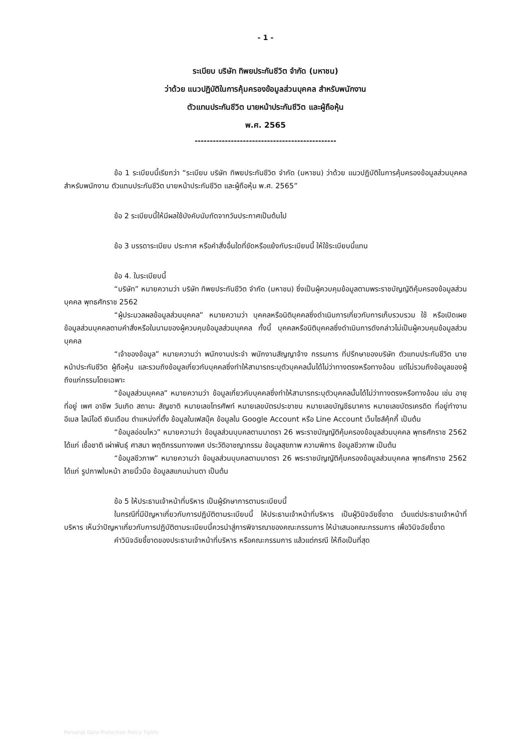- 1 -
ระเบียบ บริษัท ทิพยประกันชีวิต จำกัด (มหาชน)
ว่าด้วย แนวปฏิบัติในการคุ้มครองข้อมูลส่วนบุคคล สำหรับพนักงาน
ตัวแทนประกันชีวิต นายหน้าประกันชีวิต และผู้ถือหุ้น
พ.ศ. 2565
-----------------------------------------------
ข้อ 1 ระเบียบนี้เรียกว่า “ระเบียบ บริษัท ทิพยประกันชีวิต จำกัด (มหาชน) ว่าด้วย แนวปฏิบัติในการคุ้มครองข้อมูลส่วนบุคคล สำหรับพนักงาน ตัวแทนประกันชีวิต นายหน้าประกันชีวิต และผู้ถือหุ้น พ.ศ. 2565”
ข้อ 2 ระเบียบนี้ให้มีผลใช้บังคับนับถัดจากวันประกาศเป็นต้นไป
ข้อ 3 บรรดาระเบียบ ประกาศ หรือคำสั่งอื่นใดที่ขัดหรือแย้งกับระเบียบนี้ ให้ใช้ระเบียบนี้แทน
ข้อ 4. ในระเบียบนี้
“บริษัท” หมายความว่า บริษัท ทิพยประกันชีวิต จำกัด (มหาชน) ซึ่งเป็นผู้ควบคุมข้อมูลตามพระราชบัญญัติคุ้มครองข้อมูลส่วนบุคคล พุทธศักราช 2562
“ผู้ประมวลผลข้อมูลส่วนบุคคล” หมายความว่า บุคคลหรือนิติบุคคลซึ่งดำเนินการเกี่ยวกับการเก็บรวบรวม ใช้ หรือเปิดเผยข้อมูลส่วนบุคคลตามคำสั่งหรือในนามของผู้ควบคุมข้อมูลส่วนบุคคล ทั้งนี้ บุคคลหรือนิติบุคคลซึ่งดำเนินการดังกล่าวไม่เป็นผู้ควบคุมข้อมูลส่วนบุคคล
“เจ้าของข้อมูล” หมายความว่า พนักงานประจำ พนักงานสัญญาจ้าง กรรมการ ที่ปรึกษาของบริษัท ตัวแทนประกันชีวิต นายหน้าประกันชีวิต ผู้ถือหุ้น และรวมถึงข้อมูลเกี่ยวกับบุคคลซึ่งทำให้สามารถระบุตัวบุคคลนั้นได้ไม่ว่าทางตรงหรือทางอ้อม แต่ไม่รวมถึงข้อมูลของผู้ถึงแก่กรรมโดยเฉพาะ
“ข้อมูลส่วนบุคคล” หมายความว่า ข้อมูลเกี่ยวกับบุคคลซึ่งทำให้สามารถระบุตัวบุคคลนั้นได้ไม่ว่าทางตรงหรือทางอ้อม เช่น อายุ ที่อยู่ เพศ อาชีพ วันเกิด สถานะ สัญชาติ หมายเลขโทรศัพท์ หมายเลขบัตรประชาชน หมายเลขบัญชีธนาคาร หมายเลขบัตรเครดิต ที่อยู่ทำงาน อีเมล ไลน์ไอดี เงินเดือน ตำแหน่งที่ตั้ง ข้อมูลในเฟสบุ๊ค ข้อมูลใน Google Account หรือ Line Account เว็บไซส์คุ้กกี้ เป็นต้น
“ข้อมูลอ่อนไหว” หมายความว่า ข้อมูลส่วนบุบคลตามมาตรา 26 พระราชบัญญัติคุ้มครองข้อมูลส่วนบุคคล พุทธศักราช 2562 ได้แก่ เชื้อชาติ เผ่าพันธุ์ ศาสนา พฤติกรรมทางเพศ ประวัติอาชญากรรม ข้อมูลสุขภาพ ความพิการ ข้อมูลชีวภาพ เป็นต้น
“ข้อมูลชีวภาพ” หมายความว่า ข้อมูลส่วนบุบคลตามมาตรา 26 พระราชบัญญัติคุ้มครองข้อมูลส่วนบุคคล พุทธศักราช 2562 ได้แก่ รูปภาพใบหน้า ลายนิ้วมือ ข้อมูลสแกนม่านตา เป็นต้น
ข้อ 5 ให้ประธานเจ้าหน้าที่บริหาร เป็นผู้รักษาการตามระเบียบนี้
ในกรณีที่มีปัญหาเกี่ยวกับการปฏิบัติตามระเบียบนี้ ให้ประธานเจ้าหน้าที่บริหาร เป็นผู้วินิจฉัยชี้ขาด เว้นแต่ประธานเจ้าหน้าที่บริหาร เห็นว่าปัญหาเกี่ยวกับการปฏิบัติตามระเบียบนี้ควรนำสู่การพิจารณาของคณะกรรมการ ให้นำเสนอคณะกรรมการ เพื่อวินิจฉัยชี้ขาด
คำวินิจฉัยชี้ขาดของประธานเจ้าหน้าที่บริหาร หรือคณะกรรมการ แล้วแต่กรณี ให้ถือเป็นที่สุด
Personal Data Protection Policy Tiplife